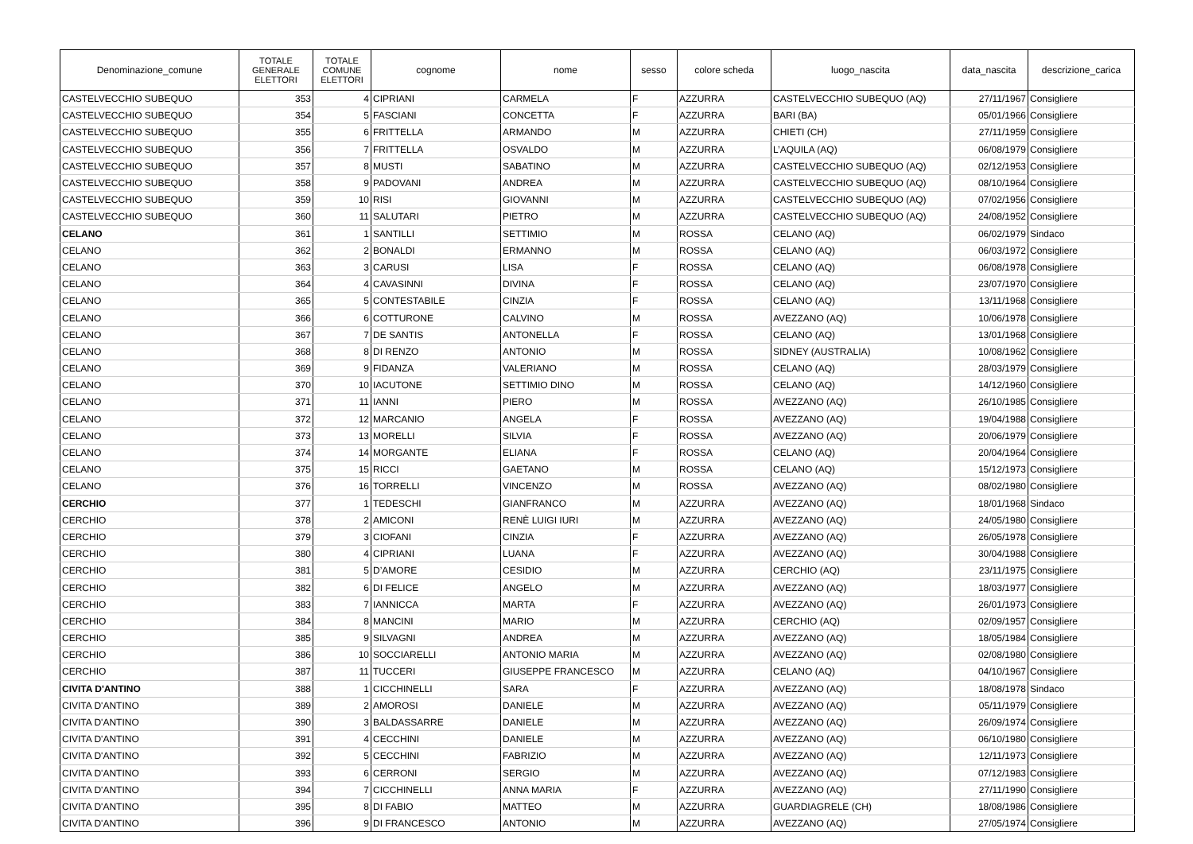| Denominazione_comune | TOTALE GENERALE ELETTORI | TOTALE COMUNE ELETTORI | cognome | nome | sesso | colore scheda | luogo_nascita | data_nascita | descrizione_carica |
| --- | --- | --- | --- | --- | --- | --- | --- | --- | --- |
| CASTELVECCHIO SUBEQUO | 353 | 4 | CIPRIANI | CARMELA | F | AZZURRA | CASTELVECCHIO SUBEQUO (AQ) | 27/11/1967 | Consigliere |
| CASTELVECCHIO SUBEQUO | 354 | 5 | FASCIANI | CONCETTA | F | AZZURRA | BARI (BA) | 05/01/1966 | Consigliere |
| CASTELVECCHIO SUBEQUO | 355 | 6 | FRITTELLA | ARMANDO | M | AZZURRA | CHIETI (CH) | 27/11/1959 | Consigliere |
| CASTELVECCHIO SUBEQUO | 356 | 7 | FRITTELLA | OSVALDO | M | AZZURRA | L’AQUILA (AQ) | 06/08/1979 | Consigliere |
| CASTELVECCHIO SUBEQUO | 357 | 8 | MUSTI | SABATINO | M | AZZURRA | CASTELVECCHIO SUBEQUO (AQ) | 02/12/1953 | Consigliere |
| CASTELVECCHIO SUBEQUO | 358 | 9 | PADOVANI | ANDREA | M | AZZURRA | CASTELVECCHIO SUBEQUO (AQ) | 08/10/1964 | Consigliere |
| CASTELVECCHIO SUBEQUO | 359 | 10 | RISI | GIOVANNI | M | AZZURRA | CASTELVECCHIO SUBEQUO (AQ) | 07/02/1956 | Consigliere |
| CASTELVECCHIO SUBEQUO | 360 | 11 | SALUTARI | PIETRO | M | AZZURRA | CASTELVECCHIO SUBEQUO (AQ) | 24/08/1952 | Consigliere |
| CELANO | 361 | 1 | SANTILLI | SETTIMIO | M | ROSSA | CELANO (AQ) | 06/02/1979 | Sindaco |
| CELANO | 362 | 2 | BONALDI | ERMANNO | M | ROSSA | CELANO (AQ) | 06/03/1972 | Consigliere |
| CELANO | 363 | 3 | CARUSI | LISA | F | ROSSA | CELANO (AQ) | 06/08/1978 | Consigliere |
| CELANO | 364 | 4 | CAVASINNI | DIVINA | F | ROSSA | CELANO (AQ) | 23/07/1970 | Consigliere |
| CELANO | 365 | 5 | CONTESTABILE | CINZIA | F | ROSSA | CELANO (AQ) | 13/11/1968 | Consigliere |
| CELANO | 366 | 6 | COTTURONE | CALVINO | M | ROSSA | AVEZZANO (AQ) | 10/06/1978 | Consigliere |
| CELANO | 367 | 7 | DE SANTIS | ANTONELLA | F | ROSSA | CELANO (AQ) | 13/01/1968 | Consigliere |
| CELANO | 368 | 8 | DI RENZO | ANTONIO | M | ROSSA | SIDNEY (AUSTRALIA) | 10/08/1962 | Consigliere |
| CELANO | 369 | 9 | FIDANZA | VALERIANO | M | ROSSA | CELANO (AQ) | 28/03/1979 | Consigliere |
| CELANO | 370 | 10 | IACUTONE | SETTIMIO DINO | M | ROSSA | CELANO (AQ) | 14/12/1960 | Consigliere |
| CELANO | 371 | 11 | IANNI | PIERO | M | ROSSA | AVEZZANO (AQ) | 26/10/1985 | Consigliere |
| CELANO | 372 | 12 | MARCANIO | ANGELA | F | ROSSA | AVEZZANO (AQ) | 19/04/1988 | Consigliere |
| CELANO | 373 | 13 | MORELLI | SILVIA | F | ROSSA | AVEZZANO (AQ) | 20/06/1979 | Consigliere |
| CELANO | 374 | 14 | MORGANTE | ELIANA | F | ROSSA | CELANO (AQ) | 20/04/1964 | Consigliere |
| CELANO | 375 | 15 | RICCI | GAETANO | M | ROSSA | CELANO (AQ) | 15/12/1973 | Consigliere |
| CELANO | 376 | 16 | TORRELLI | VINCENZO | M | ROSSA | AVEZZANO (AQ) | 08/02/1980 | Consigliere |
| CERCHIO | 377 | 1 | TEDESCHI | GIANFRANCO | M | AZZURRA | AVEZZANO (AQ) | 18/01/1968 | Sindaco |
| CERCHIO | 378 | 2 | AMICONI | RENÈ LUIGI IURI | M | AZZURRA | AVEZZANO (AQ) | 24/05/1980 | Consigliere |
| CERCHIO | 379 | 3 | CIOFANI | CINZIA | F | AZZURRA | AVEZZANO (AQ) | 26/05/1978 | Consigliere |
| CERCHIO | 380 | 4 | CIPRIANI | LUANA | F | AZZURRA | AVEZZANO (AQ) | 30/04/1988 | Consigliere |
| CERCHIO | 381 | 5 | D’AMORE | CESIDIO | M | AZZURRA | CERCHIO (AQ) | 23/11/1975 | Consigliere |
| CERCHIO | 382 | 6 | DI FELICE | ANGELO | M | AZZURRA | AVEZZANO (AQ) | 18/03/1977 | Consigliere |
| CERCHIO | 383 | 7 | IANNICCA | MARTA | F | AZZURRA | AVEZZANO (AQ) | 26/01/1973 | Consigliere |
| CERCHIO | 384 | 8 | MANCINI | MARIO | M | AZZURRA | CERCHIO (AQ) | 02/09/1957 | Consigliere |
| CERCHIO | 385 | 9 | SILVAGNI | ANDREA | M | AZZURRA | AVEZZANO (AQ) | 18/05/1984 | Consigliere |
| CERCHIO | 386 | 10 | SOCCIARELLI | ANTONIO MARIA | M | AZZURRA | AVEZZANO (AQ) | 02/08/1980 | Consigliere |
| CERCHIO | 387 | 11 | TUCCERI | GIUSEPPE FRANCESCO | M | AZZURRA | CELANO (AQ) | 04/10/1967 | Consigliere |
| CIVITA D'ANTINO | 388 | 1 | CICCHINELLI | SARA | F | AZZURRA | AVEZZANO (AQ) | 18/08/1978 | Sindaco |
| CIVITA D'ANTINO | 389 | 2 | AMOROSI | DANIELE | M | AZZURRA | AVEZZANO (AQ) | 05/11/1979 | Consigliere |
| CIVITA D'ANTINO | 390 | 3 | BALDASSARRE | DANIELE | M | AZZURRA | AVEZZANO (AQ) | 26/09/1974 | Consigliere |
| CIVITA D'ANTINO | 391 | 4 | CECCHINI | DANIELE | M | AZZURRA | AVEZZANO (AQ) | 06/10/1980 | Consigliere |
| CIVITA D'ANTINO | 392 | 5 | CECCHINI | FABRIZIO | M | AZZURRA | AVEZZANO (AQ) | 12/11/1973 | Consigliere |
| CIVITA D'ANTINO | 393 | 6 | CERRONI | SERGIO | M | AZZURRA | AVEZZANO (AQ) | 07/12/1983 | Consigliere |
| CIVITA D'ANTINO | 394 | 7 | CICCHINELLI | ANNA MARIA | F | AZZURRA | AVEZZANO (AQ) | 27/11/1990 | Consigliere |
| CIVITA D'ANTINO | 395 | 8 | DI FABIO | MATTEO | M | AZZURRA | GUARDIAGRELE (CH) | 18/08/1986 | Consigliere |
| CIVITA D'ANTINO | 396 | 9 | DI FRANCESCO | ANTONIO | M | AZZURRA | AVEZZANO (AQ) | 27/05/1974 | Consigliere |